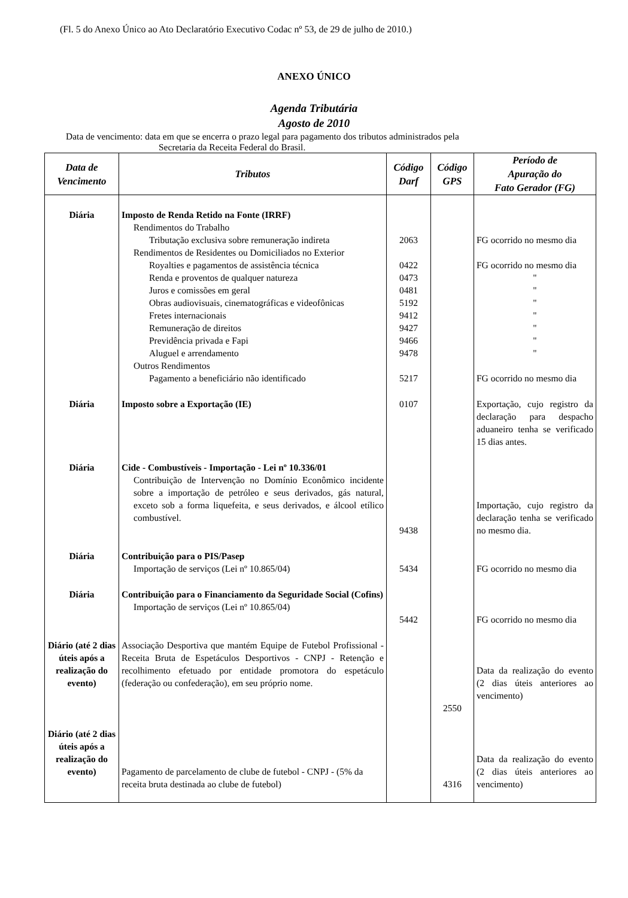(Fl. 5 do Anexo Único ao Ato Declaratório Executivo Codac nº 53, de 29 de julho de 2010.)
ANEXO ÚNICO
Agenda Tributária
Agosto de 2010
Data de vencimento: data em que se encerra o prazo legal para pagamento dos tributos administrados pela
Secretaria da Receita Federal do Brasil.
| Data de Vencimento | Tributos | Código Darf | Código GPS | Período de Apuração do Fato Gerador (FG) |
| --- | --- | --- | --- | --- |
| Diária | Imposto de Renda Retido na Fonte (IRRF) Rendimentos do Trabalho Tributação exclusiva sobre remuneração indireta Rendimentos de Residentes ou Domiciliados no Exterior Royalties e pagamentos de assistência técnica Renda e proventos de qualquer natureza Juros e comissões em geral Obras audiovisuais, cinematográficas e videofônicas Fretes internacionais Remuneração de direitos Previdência privada e Fapi Aluguel e arrendamento Outros Rendimentos Pagamento a beneficiário não identificado | 2063 0422 0473 0481 5192 9412 9427 9466 9478 5217 | | FG ocorrido no mesmo dia FG ocorrido no mesmo dia " " " " " " " FG ocorrido no mesmo dia |
| Diária | Imposto sobre a Exportação (IE) | 0107 | | Exportação, cujo registro da declaração para despacho aduaneiro tenha se verificado 15 dias antes. |
| Diária | Cide - Combustíveis - Importação - Lei nº 10.336/01 Contribuição de Intervenção no Domínio Econômico incidente sobre a importação de petróleo e seus derivados, gás natural, exceto sob a forma liquefeita, e seus derivados, e álcool etílico combustível. | 9438 | | Importação, cujo registro da declaração tenha se verificado no mesmo dia. |
| Diária | Contribuição para o PIS/Pasep Importação de serviços (Lei nº 10.865/04) | 5434 | | FG ocorrido no mesmo dia |
| Diária | Contribuição para o Financiamento da Seguridade Social (Cofins) Importação de serviços (Lei nº 10.865/04) | 5442 | | FG ocorrido no mesmo dia |
| Diário (até 2 dias úteis após a realização do evento) | Associação Desportiva que mantém Equipe de Futebol Profissional - Receita Bruta de Espetáculos Desportivos - CNPJ - Retenção e recolhimento efetuado por entidade promotora do espetáculo (federação ou confederação), em seu próprio nome. | | 2550 | Data da realização do evento (2 dias úteis anteriores ao vencimento) |
| Diário (até 2 dias úteis após a realização do evento) | Pagamento de parcelamento de clube de futebol - CNPJ - (5% da receita bruta destinada ao clube de futebol) | | 4316 | Data da realização do evento (2 dias úteis anteriores ao vencimento) |